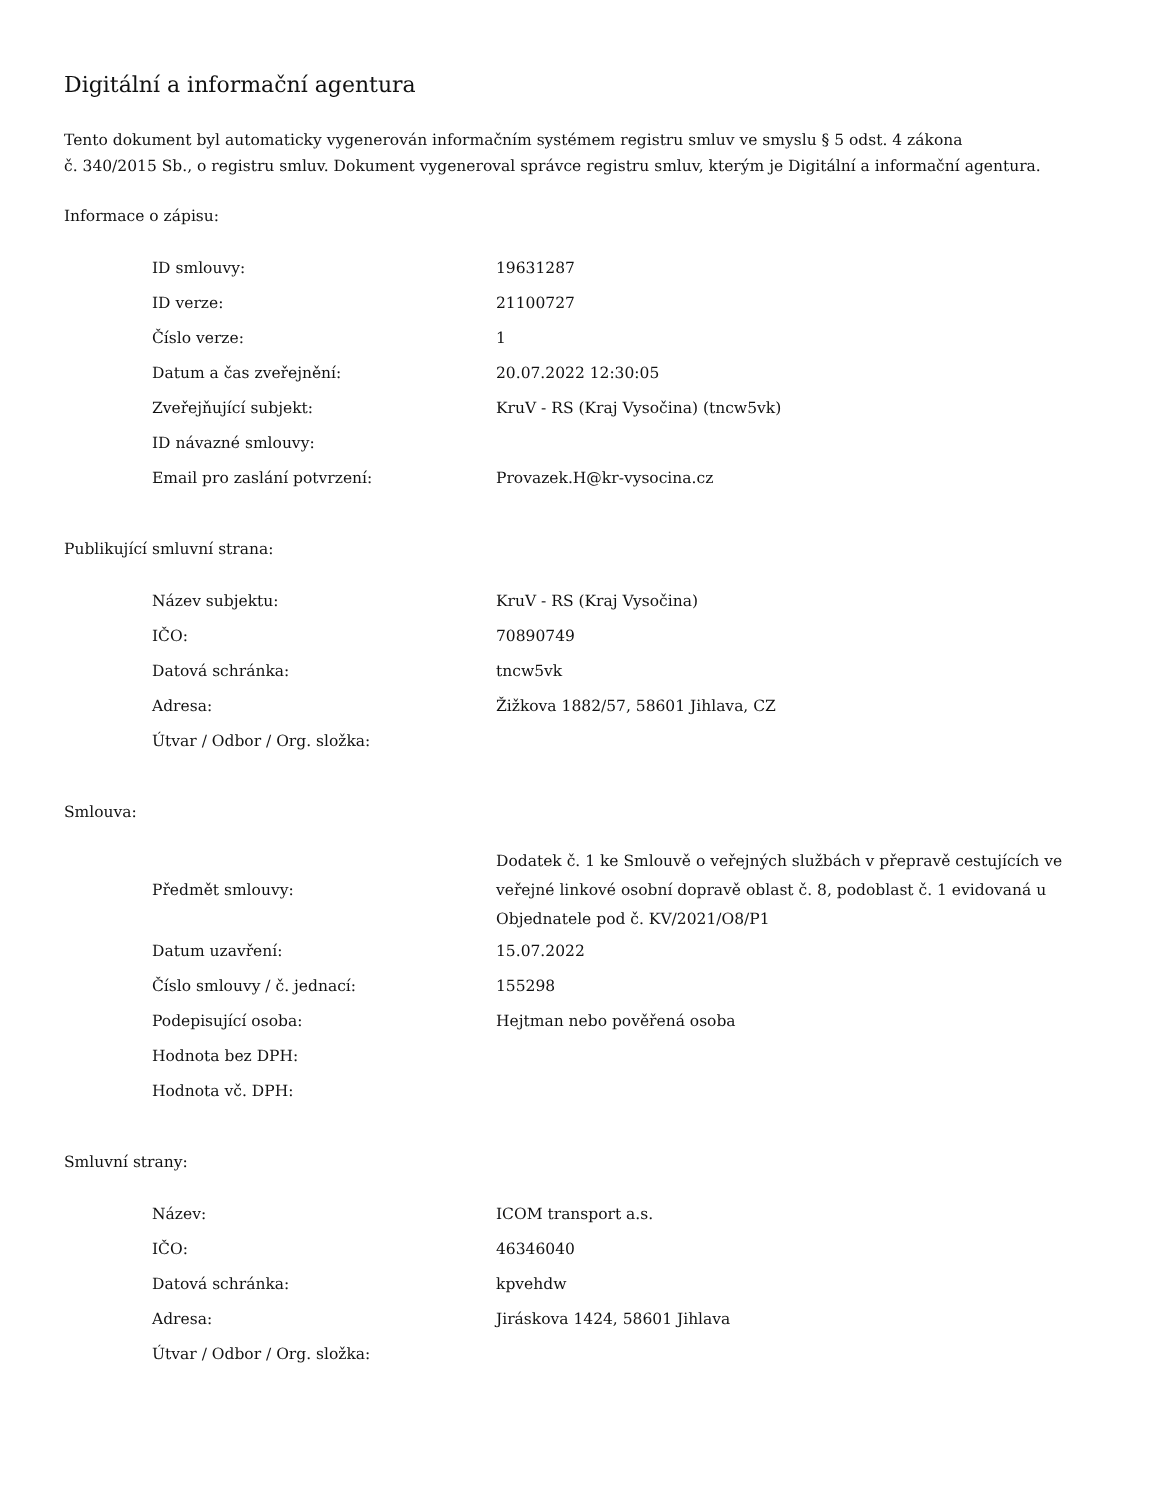Digitální a informační agentura
Tento dokument byl automaticky vygenerován informačním systémem registru smluv ve smyslu § 5 odst. 4 zákona
č. 340/2015 Sb., o registru smluv. Dokument vygeneroval správce registru smluv, kterým je Digitální a informační agentura.
Informace o zápisu:
| ID smlouvy: | 19631287 |
| ID verze: | 21100727 |
| Číslo verze: | 1 |
| Datum a čas zveřejnění: | 20.07.2022 12:30:05 |
| Zveřejňující subjekt: | KruV - RS (Kraj Vysočina) (tncw5vk) |
| ID návazné smlouvy: | |
| Email pro zaslání potvrzení: | Provazek.H@kr-vysocina.cz |
Publikující smluvní strana:
| Název subjektu: | KruV - RS (Kraj Vysočina) |
| IČO: | 70890749 |
| Datová schránka: | tncw5vk |
| Adresa: | Žižkova 1882/57, 58601 Jihlava, CZ |
| Útvar / Odbor / Org. složka: | |
Smlouva:
| Předmět smlouvy: | Dodatek č. 1 ke Smlouvě o veřejných službách v přepravě cestujících ve veřejné linkové osobní dopravě oblast č. 8, podoblast č. 1 evidovaná u Objednatele pod č. KV/2021/O8/P1 |
| Datum uzavření: | 15.07.2022 |
| Číslo smlouvy / č. jednací: | 155298 |
| Podepisující osoba: | Hejtman nebo pověřená osoba |
| Hodnota bez DPH: | |
| Hodnota vč. DPH: | |
Smluvní strany:
| Název: | ICOM transport a.s. |
| IČO: | 46346040 |
| Datová schránka: | kpvehdw |
| Adresa: | Jiráskova 1424, 58601 Jihlava |
| Útvar / Odbor / Org. složka: | |